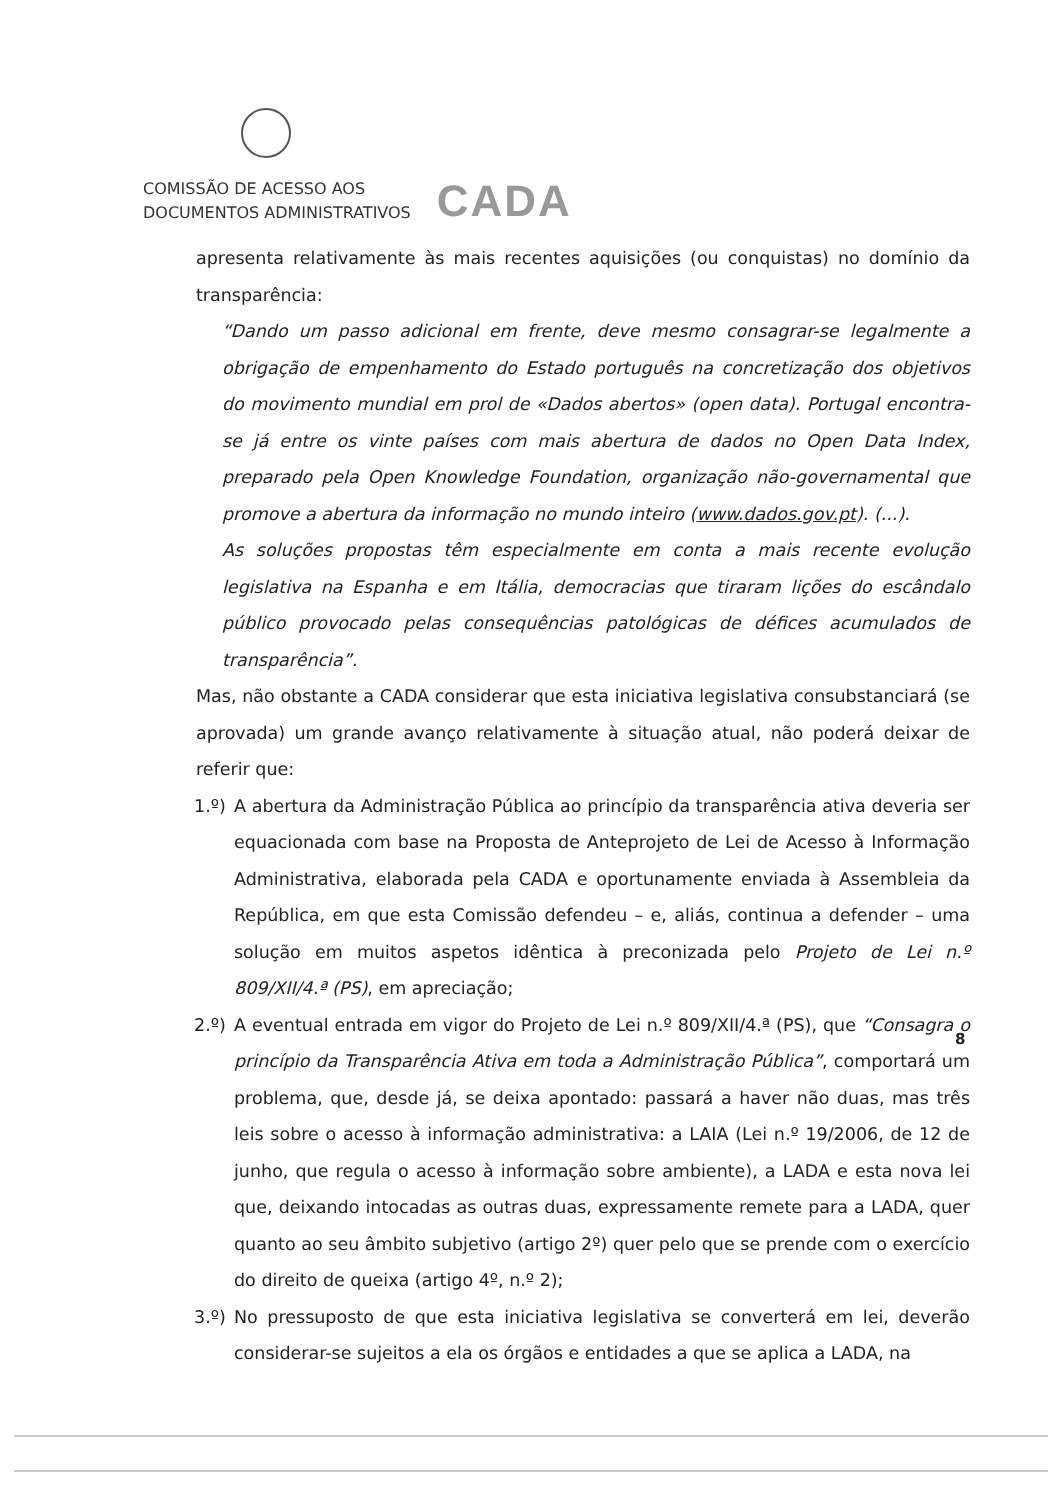COMISSÃO DE ACESSO AOS
DOCUMENTOS ADMINISTRATIVOS
CADA
apresenta relativamente às mais recentes aquisições (ou conquistas) no domínio da transparência:
“Dando um passo adicional em frente, deve mesmo consagrar-se legalmente a obrigação de empenhamento do Estado português na concretização dos objetivos do movimento mundial em prol de «Dados abertos» (open data). Portugal encontra-se já entre os vinte países com mais abertura de dados no Open Data Index, preparado pela Open Knowledge Foundation, organização não-governamental que promove a abertura da informação no mundo inteiro (www.dados.gov.pt). (...).
As soluções propostas têm especialmente em conta a mais recente evolução legislativa na Espanha e em Itália, democracias que tiraram lições do escândalo público provocado pelas consequências patológicas de défices acumulados de transparência”.
Mas, não obstante a CADA considerar que esta iniciativa legislativa consubstanciará (se aprovada) um grande avanço relativamente à situação atual, não poderá deixar de referir que:
1.º) A abertura da Administração Pública ao princípio da transparência ativa deveria ser equacionada com base na Proposta de Anteprojeto de Lei de Acesso à Informação Administrativa, elaborada pela CADA e oportunamente enviada à Assembleia da República, em que esta Comissão defendeu – e, aliás, continua a defender – uma solução em muitos aspetos idêntica à preconizada pelo Projeto de Lei n.º 809/XII/4.ª (PS), em apreciação;
2.º) A eventual entrada em vigor do Projeto de Lei n.º 809/XII/4.ª (PS), que “Consagra o princípio da Transparência Ativa em toda a Administração Pública”, comportará um problema, que, desde já, se deixa apontado: passará a haver não duas, mas três leis sobre o acesso à informação administrativa: a LAIA (Lei n.º 19/2006, de 12 de junho, que regula o acesso à informação sobre ambiente), a LADA e esta nova lei que, deixando intocadas as outras duas, expressamente remete para a LADA, quer quanto ao seu âmbito subjetivo (artigo 2º) quer pelo que se prende com o exercício do direito de queixa (artigo 4º, n.º 2);
3.º) No pressuposto de que esta iniciativa legislativa se converterá em lei, deverão considerar-se sujeitos a ela os órgãos e entidades a que se aplica a LADA, na
8